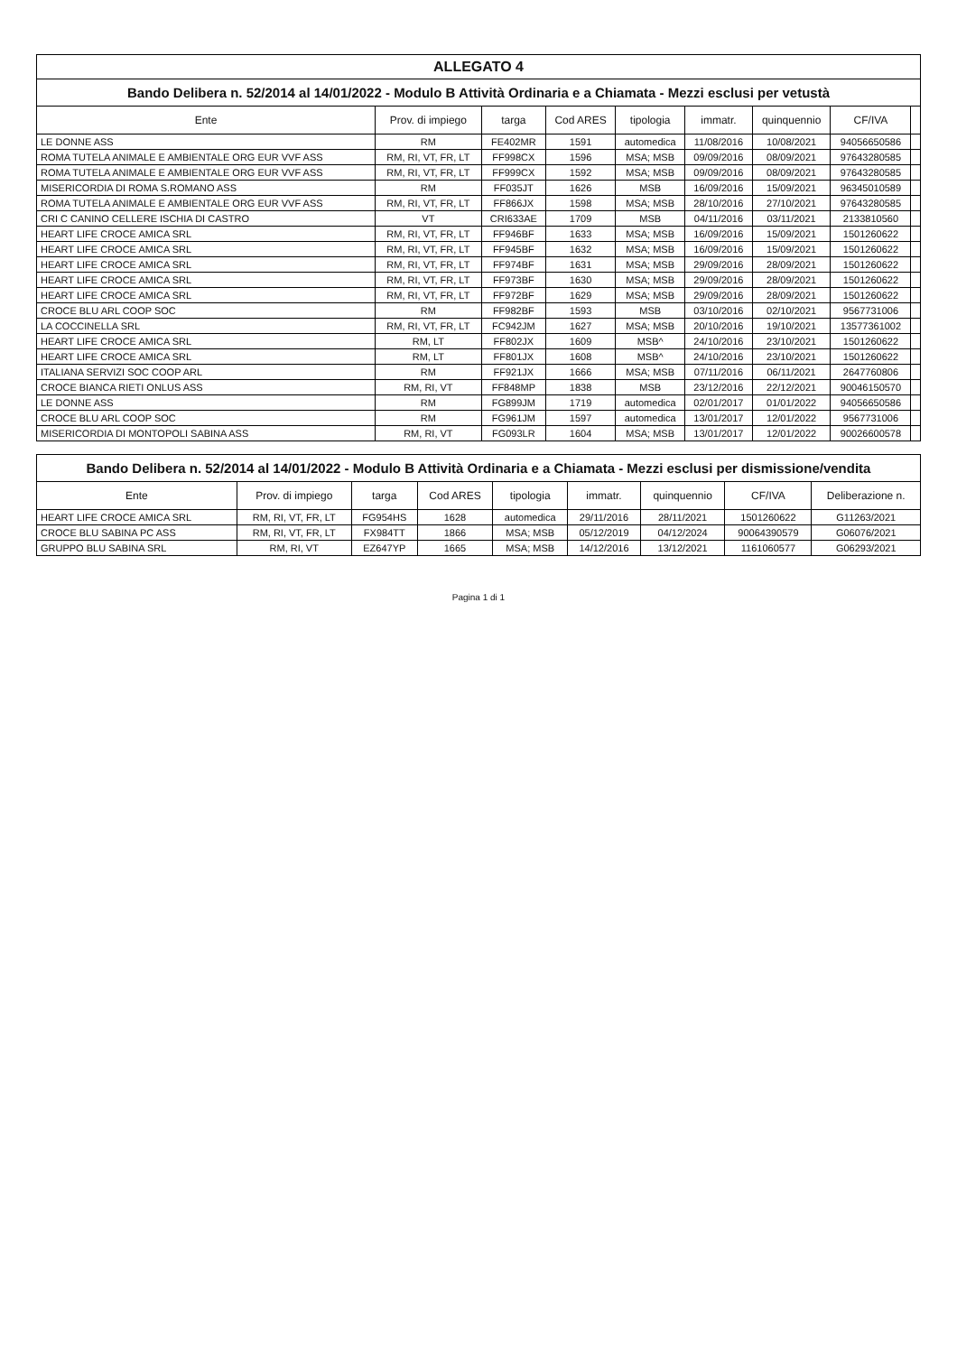ALLEGATO 4
Bando Delibera n. 52/2014 al 14/01/2022 - Modulo B Attività Ordinaria e a Chiamata - Mezzi esclusi per vetustà
| Ente | Prov. di impiego | targa | Cod ARES | tipologia | immatr. | quinquennio | CF/IVA | |
| --- | --- | --- | --- | --- | --- | --- | --- | --- |
| LE DONNE ASS | RM | FE402MR | 1591 | automedica | 11/08/2016 | 10/08/2021 | 94056650586 | |
| ROMA TUTELA ANIMALE E AMBIENTALE ORG EUR VVF ASS | RM, RI, VT, FR, LT | FF998CX | 1596 | MSA; MSB | 09/09/2016 | 08/09/2021 | 97643280585 | |
| ROMA TUTELA ANIMALE E AMBIENTALE ORG EUR VVF ASS | RM, RI, VT, FR, LT | FF999CX | 1592 | MSA; MSB | 09/09/2016 | 08/09/2021 | 97643280585 | |
| MISERICORDIA DI ROMA S.ROMANO ASS | RM | FF035JT | 1626 | MSB | 16/09/2016 | 15/09/2021 | 96345010589 | |
| ROMA TUTELA ANIMALE E AMBIENTALE ORG EUR VVF ASS | RM, RI, VT, FR, LT | FF866JX | 1598 | MSA; MSB | 28/10/2016 | 27/10/2021 | 97643280585 | |
| CRI C CANINO CELLERE ISCHIA DI CASTRO | VT | CRI633AE | 1709 | MSB | 04/11/2016 | 03/11/2021 | 2133810560 | |
| HEART LIFE CROCE AMICA SRL | RM, RI, VT, FR, LT | FF946BF | 1633 | MSA; MSB | 16/09/2016 | 15/09/2021 | 1501260622 | |
| HEART LIFE CROCE AMICA SRL | RM, RI, VT, FR, LT | FF945BF | 1632 | MSA; MSB | 16/09/2016 | 15/09/2021 | 1501260622 | |
| HEART LIFE CROCE AMICA SRL | RM, RI, VT, FR, LT | FF974BF | 1631 | MSA; MSB | 29/09/2016 | 28/09/2021 | 1501260622 | |
| HEART LIFE CROCE AMICA SRL | RM, RI, VT, FR, LT | FF973BF | 1630 | MSA; MSB | 29/09/2016 | 28/09/2021 | 1501260622 | |
| HEART LIFE CROCE AMICA SRL | RM, RI, VT, FR, LT | FF972BF | 1629 | MSA; MSB | 29/09/2016 | 28/09/2021 | 1501260622 | |
| CROCE BLU ARL COOP SOC | RM | FF982BF | 1593 | MSB | 03/10/2016 | 02/10/2021 | 9567731006 | |
| LA COCCINELLA SRL | RM, RI, VT, FR, LT | FC942JM | 1627 | MSA; MSB | 20/10/2016 | 19/10/2021 | 13577361002 | |
| HEART LIFE CROCE AMICA SRL | RM, LT | FF802JX | 1609 | MSB^ | 24/10/2016 | 23/10/2021 | 1501260622 | |
| HEART LIFE CROCE AMICA SRL | RM, LT | FF801JX | 1608 | MSB^ | 24/10/2016 | 23/10/2021 | 1501260622 | |
| ITALIANA SERVIZI SOC COOP ARL | RM | FF921JX | 1666 | MSA; MSB | 07/11/2016 | 06/11/2021 | 2647760806 | |
| CROCE BIANCA RIETI ONLUS ASS | RM, RI, VT | FF848MP | 1838 | MSB | 23/12/2016 | 22/12/2021 | 90046150570 | |
| LE DONNE ASS | RM | FG899JM | 1719 | automedica | 02/01/2017 | 01/01/2022 | 94056650586 | |
| CROCE BLU ARL COOP SOC | RM | FG961JM | 1597 | automedica | 13/01/2017 | 12/01/2022 | 9567731006 | |
| MISERICORDIA DI MONTOPOLI SABINA ASS | RM, RI, VT | FG093LR | 1604 | MSA; MSB | 13/01/2017 | 12/01/2022 | 90026600578 | |
Bando Delibera n. 52/2014 al 14/01/2022 - Modulo B Attività Ordinaria e a Chiamata - Mezzi esclusi per dismissione/vendita
| Ente | Prov. di impiego | targa | Cod ARES | tipologia | immatr. | quinquennio | CF/IVA | Deliberazione n. |
| --- | --- | --- | --- | --- | --- | --- | --- | --- |
| HEART LIFE CROCE AMICA SRL | RM, RI, VT, FR, LT | FG954HS | 1628 | automedica | 29/11/2016 | 28/11/2021 | 1501260622 | G11263/2021 |
| CROCE BLU SABINA PC ASS | RM, RI, VT, FR, LT | FX984TT | 1866 | MSA; MSB | 05/12/2019 | 04/12/2024 | 90064390579 | G06076/2021 |
| GRUPPO BLU SABINA SRL | RM, RI, VT | EZ647YP | 1665 | MSA; MSB | 14/12/2016 | 13/12/2021 | 1161060577 | G06293/2021 |
Pagina 1 di 1